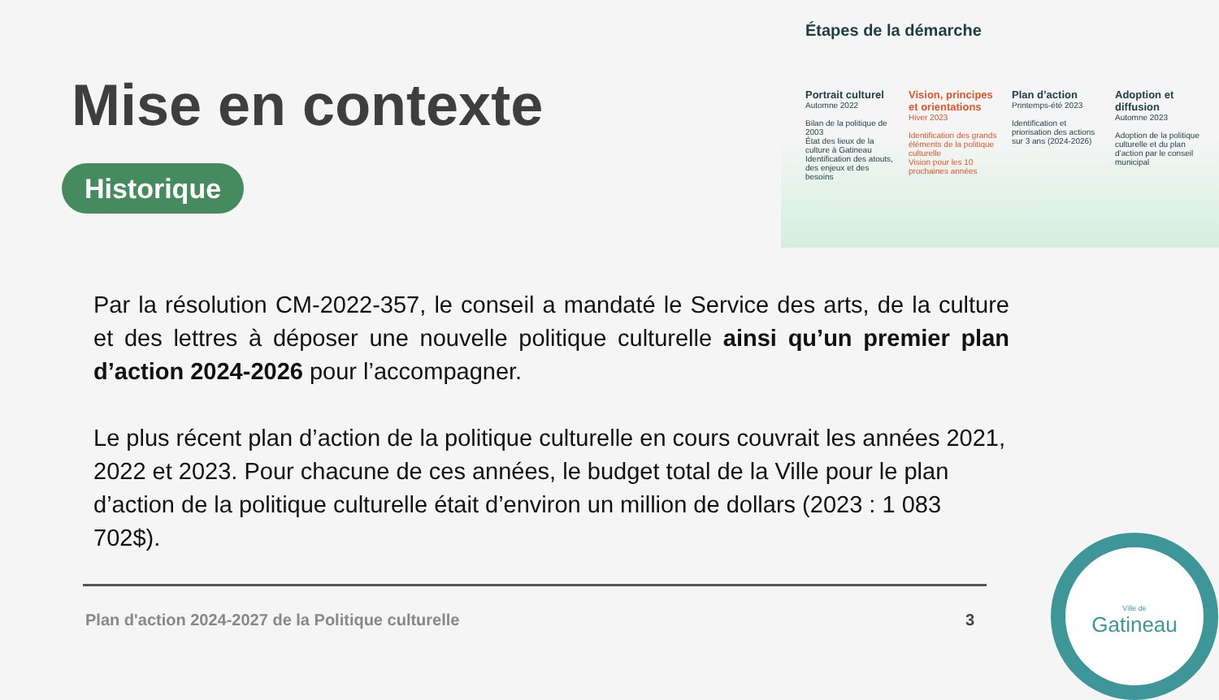Mise en contexte
Historique
Étapes de la démarche
Portrait culturel
Automne 2022
Bilan de la politique de 2003
État des lieux de la culture à Gatineau
Identification des atouts, des enjeux et des besoins
Vision, principes et orientations
Hiver 2023
Identification des grands éléments de la politique culturelle
Vision pour les 10 prochaines années
Plan d’action
Printemps-été 2023
Identification et priorisation des actions sur 3 ans (2024-2026)
Adoption et diffusion
Automne 2023
Adoption de la politique culturelle et du plan d’action par le conseil municipal
Par la résolution CM-2022-357, le conseil a mandaté le Service des arts, de la culture et des lettres à déposer une nouvelle politique culturelle ainsi qu’un premier plan d’action 2024-2026 pour l’accompagner.
Le plus récent plan d’action de la politique culturelle en cours couvrait les années 2021, 2022 et 2023. Pour chacune de ces années, le budget total de la Ville pour le plan d’action de la politique culturelle était d’environ un million de dollars (2023 : 1 083 702$).
Plan d'action 2024-2027 de la Politique culturelle
3
Ville de
Gatineau